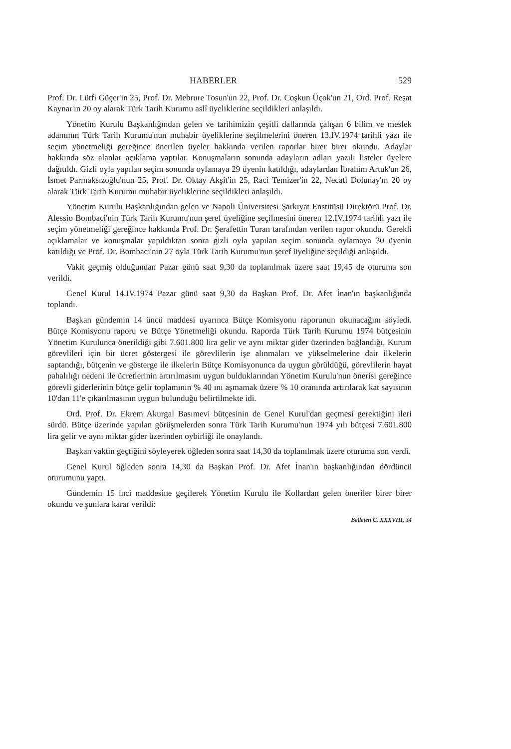HABERLER 529
Prof. Dr. Lütfi Güçer'in 25, Prof. Dr. Mebrure Tosun'un 22, Prof. Dr. Coşkun Üçok'un 21, Ord. Prof. Reşat Kaynar'ın 20 oy alarak Türk Tarih Kurumu aslî üyeliklerine seçildikleri anlaşıldı.
Yönetim Kurulu Başkanlığından gelen ve tarihimizin çeşitli dallarında çalışan 6 bilim ve meslek adamının Türk Tarih Kurumu'nun muhabir üyeliklerine seçilmelerini öneren 13.IV.1974 tarihli yazı ile seçim yönetmeliği gereğince önerilen üyeler hakkında verilen raporlar birer birer okundu. Adaylar hakkında söz alanlar açıklama yaptılar. Konuşmaların sonunda adayların adları yazılı listeler üyelere dağıtıldı. Gizli oyla yapılan seçim sonunda oylamaya 29 üyenin katıldığı, adaylardan İbrahim Artuk'un 26, İsmet Parmaksızoğlu'nun 25, Prof. Dr. Oktay Akşit'in 25, Raci Temizer'in 22, Necati Dolunay'ın 20 oy alarak Türk Tarih Kurumu muhabir üyeliklerine seçildikleri anlaşıldı.
Yönetim Kurulu Başkanlığından gelen ve Napoli Üniversitesi Şarkıyat Enstitüsü Direktörü Prof. Dr. Alessio Bombaci'nin Türk Tarih Kurumu'nun şeref üyeliğine seçilmesini öneren 12.IV.1974 tarihli yazı ile seçim yönetmeliği gereğince hakkında Prof. Dr. Şerafettin Turan tarafından verilen rapor okundu. Gerekli açıklamalar ve konuşmalar yapıldıktan sonra gizli oyla yapılan seçim sonunda oylamaya 30 üyenin katıldığı ve Prof. Dr. Bombaci'nin 27 oyla Türk Tarih Kurumu'nun şeref üyeliğine seçildiği anlaşıldı.
Vakit geçmiş olduğundan Pazar günü saat 9,30 da toplanılmak üzere saat 19,45 de oturuma son verildi.
Genel Kurul 14.IV.1974 Pazar günü saat 9,30 da Başkan Prof. Dr. Afet İnan'ın başkanlığında toplandı.
Başkan gündemin 14 üncü maddesi uyarınca Bütçe Komisyonu raporunun okunacağını söyledi. Bütçe Komisyonu raporu ve Bütçe Yönetmeliği okundu. Raporda Türk Tarih Kurumu 1974 bütçesinin Yönetim Kurulunca önerildiği gibi 7.601.800 lira gelir ve aynı miktar gider üzerinden bağlandığı, Kurum görevlileri için bir ücret göstergesi ile görevlilerin işe alınmaları ve yükselmelerine dair ilkelerin saptandığı, bütçenin ve gösterge ile ilkelerin Bütçe Komisyonunca da uygun görüldüğü, görevlilerin hayat pahalılığı nedeni ile ücretlerinin artırılmasını uygun bulduklarından Yönetim Kurulu'nun önerisi gereğince görevli giderlerinin bütçe gelir toplamının % 40 ını aşmamak üzere % 10 oranında artırılarak kat sayısının 10'dan 11'e çıkarılmasının uygun bulunduğu belirtilmekte idi.
Ord. Prof. Dr. Ekrem Akurgal Basımevi bütçesinin de Genel Kurul'dan geçmesi gerektiğini ileri sürdü. Bütçe üzerinde yapılan görüşmelerden sonra Türk Tarih Kurumu'nun 1974 yılı bütçesi 7.601.800 lira gelir ve aynı miktar gider üzerinden oybirliği ile onaylandı.
Başkan vaktin geçtiğini söyleyerek öğleden sonra saat 14,30 da toplanılmak üzere oturuma son verdi.
Genel Kurul öğleden sonra 14,30 da Başkan Prof. Dr. Afet İnan'ın başkanlığından dördüncü oturumunu yaptı.
Gündemin 15 inci maddesine geçilerek Yönetim Kurulu ile Kollardan gelen öneriler birer birer okundu ve şunlara karar verildi:
Belleten C. XXXVIII, 34